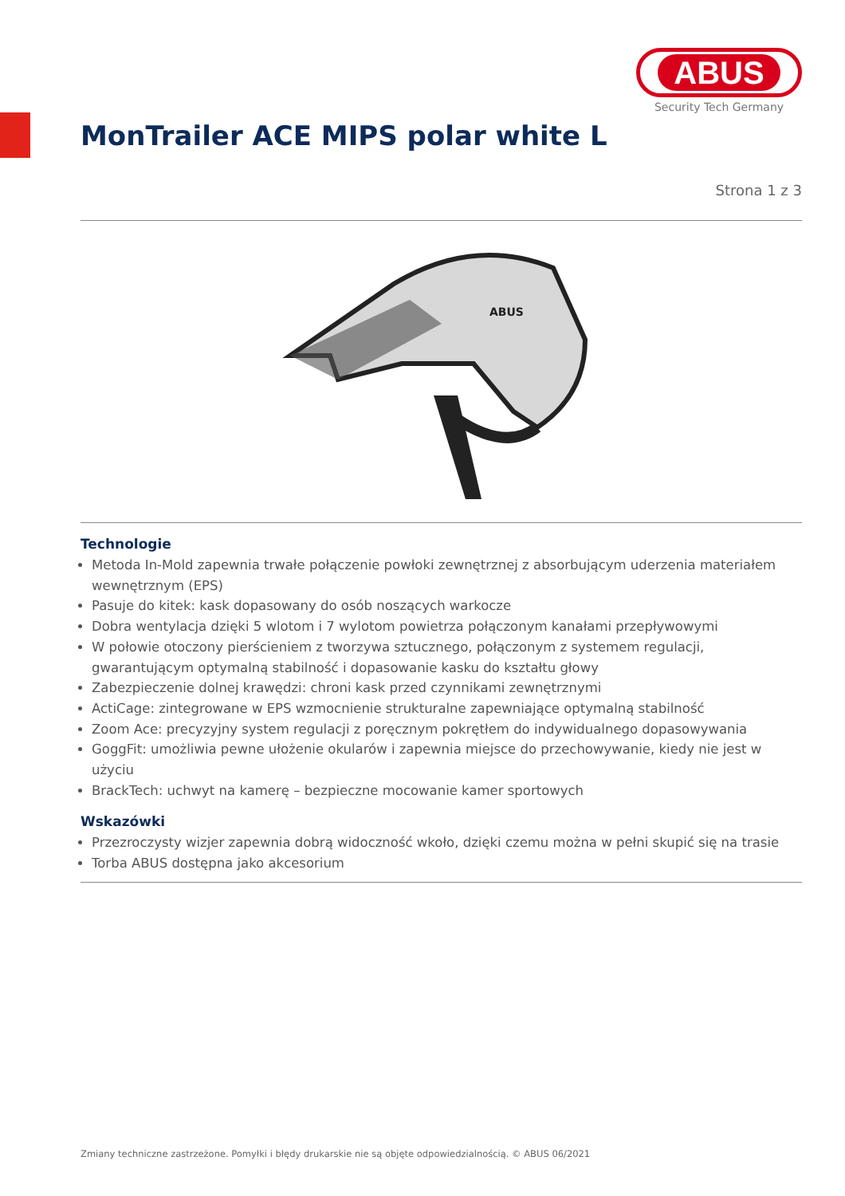ABUS
Security Tech Germany
MonTrailer ACE MIPS polar white L
Strona 1 z 3
ABUS
Technologie
Metoda In-Mold zapewnia trwałe połączenie powłoki zewnętrznej z absorbującym uderzenia materiałem wewnętrznym (EPS)
Pasuje do kitek: kask dopasowany do osób noszących warkocze
Dobra wentylacja dzięki 5 wlotom i 7 wylotom powietrza połączonym kanałami przepływowymi
W połowie otoczony pierścieniem z tworzywa sztucznego, połączonym z systemem regulacji, gwarantującym optymalną stabilność i dopasowanie kasku do kształtu głowy
Zabezpieczenie dolnej krawędzi: chroni kask przed czynnikami zewnętrznymi
ActiCage: zintegrowane w EPS wzmocnienie strukturalne zapewniające optymalną stabilność
Zoom Ace: precyzyjny system regulacji z poręcznym pokrętłem do indywidualnego dopasowywania
GoggFit: umożliwia pewne ułożenie okularów i zapewnia miejsce do przechowywanie, kiedy nie jest w użyciu
BrackTech: uchwyt na kamerę – bezpieczne mocowanie kamer sportowych
Wskazówki
Przezroczysty wizjer zapewnia dobrą widoczność wkoło, dzięki czemu można w pełni skupić się na trasie
Torba ABUS dostępna jako akcesorium
Zmiany techniczne zastrzeżone. Pomyłki i błędy drukarskie nie są objęte odpowiedzialnością. © ABUS 06/2021